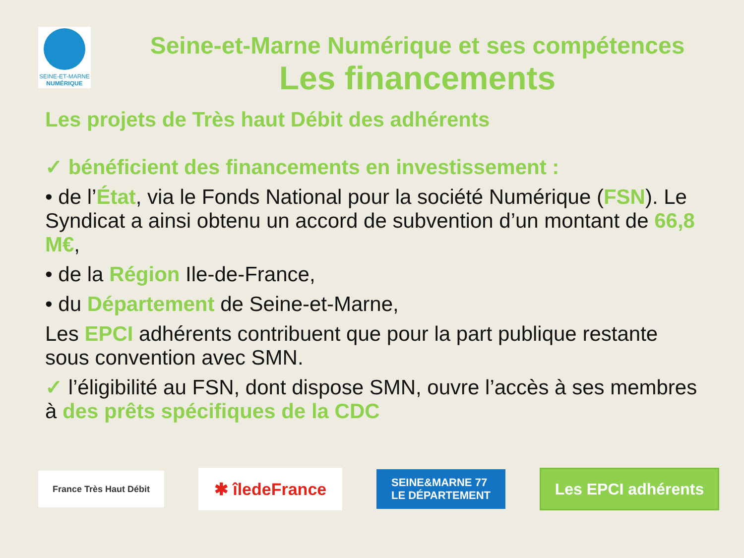SEINE-ET-MARNE
NUMÉRIQUE
Seine-et-Marne Numérique et ses compétences
Les financements
Les projets de Très haut Débit des adhérents
✓ bénéficient des financements en investissement :
• de l’État, via le Fonds National pour la société Numérique (FSN). Le Syndicat a ainsi obtenu un accord de subvention d’un montant de 66,8 M€,
• de la Région Ile-de-France,
• du Département de Seine-et-Marne,
Les EPCI adhérents contribuent que pour la part publique restante sous convention avec SMN.
✓ l’éligibilité au FSN, dont dispose SMN, ouvre l’accès à ses membres à des prêts spécifiques de la CDC
France Très Haut Débit
✱ îledeFrance
SEINE&MARNE 77
LE DÉPARTEMENT
Les EPCI adhérents